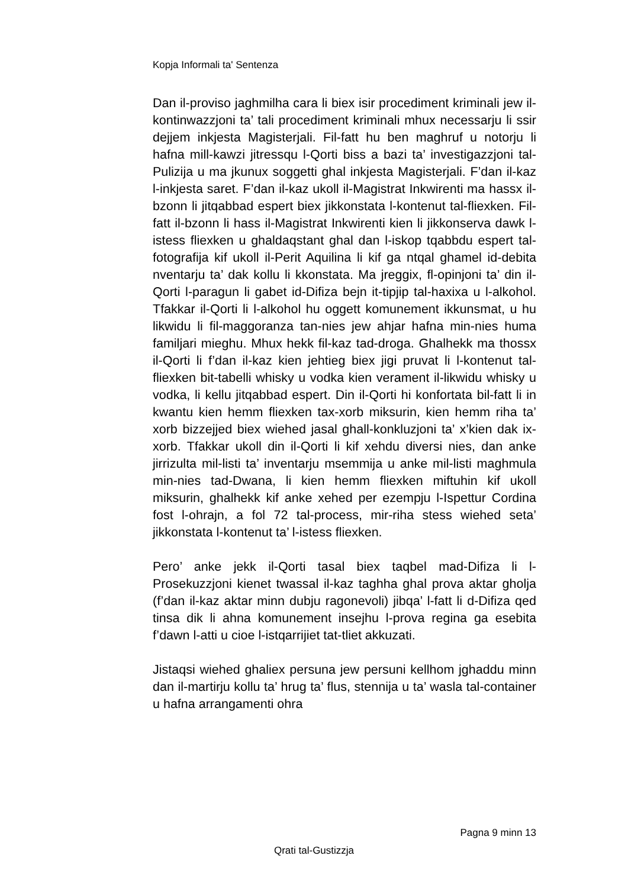Kopja Informali ta' Sentenza
Dan il-proviso jaghmilha cara li biex isir procediment kriminali jew il-kontinwazzjoni ta’ tali procediment kriminali mhux necessarju li ssir dejjem inkjesta Magisterjali. Fil-fatt hu ben maghruf u notorju li hafna mill-kawzi jitressqu l-Qorti biss a bazi ta’ investigazzjoni tal-Pulizija u ma jkunux soggetti ghal inkjesta Magisterjali. F’dan il-kaz l-inkjesta saret. F’dan il-kaz ukoll il-Magistrat Inkwirenti ma hassx il-bzonn li jitqabbad espert biex jikkonstata l-kontenut tal-fliexken. Fil-fatt il-bzonn li hass il-Magistrat Inkwirenti kien li jikkonserva dawk l-istess fliexken u ghaldaqstant ghal dan l-iskop tqabbdu espert tal-fotografija kif ukoll il-Perit Aquilina li kif ga ntqal ghamel id-debita nventarju ta’ dak kollu li kkonstata. Ma jreggix, fl-opinjoni ta’ din il-Qorti l-paragun li gabet id-Difiza bejn it-tipjip tal-haxixa u l-alkohol. Tfakkar il-Qorti li l-alkohol hu oggett komunement ikkunsmat, u hu likwidu li fil-maggoranza tan-nies jew ahjar hafna min-nies huma familjari mieghu. Mhux hekk fil-kaz tad-droga. Ghalhekk ma thossx il-Qorti li f’dan il-kaz kien jehtieg biex jigi pruvat li l-kontenut tal-fliexken bit-tabelli whisky u vodka kien verament il-likwidu whisky u vodka, li kellu jitqabbad espert. Din il-Qorti hi konfortata bil-fatt li in kwantu kien hemm fliexken tax-xorb miksurin, kien hemm riha ta’ xorb bizzejjed biex wiehed jasal ghall-konkluzjoni ta’ x’kien dak ix-xorb. Tfakkar ukoll din il-Qorti li kif xehdu diversi nies, dan anke jirrizulta mil-listi ta’ inventarju msemmija u anke mil-listi maghmula min-nies tad-Dwana, li kien hemm fliexken miftuhin kif ukoll miksurin, ghalhekk kif anke xehed per ezempju l-Ispettur Cordina fost l-ohrajn, a fol 72 tal-process, mir-riha stess wiehed seta’ jikkonstata l-kontenut ta’ l-istess fliexken.
Pero’ anke jekk il-Qorti tasal biex taqbel mad-Difiza li l-Prosekuzzjoni kienet twassal il-kaz taghha ghal prova aktar gholja (f’dan il-kaz aktar minn dubju ragonevoli) jibqa’ l-fatt li d-Difiza qed tinsa dik li ahna komunement insejhu l-prova regina ga esebita f’dawn l-atti u cioe l-istqarrijiet tat-tliet akkuzati.
Jistaqsi wiehed ghaliex persuna jew persuni kellhom jghaddu minn dan il-martirju kollu ta’ hrug ta’ flus, stennija u ta’ wasla tal-container u hafna arrangamenti ohra
Pagna 9 minn 13
Qrati tal-Gustizzja